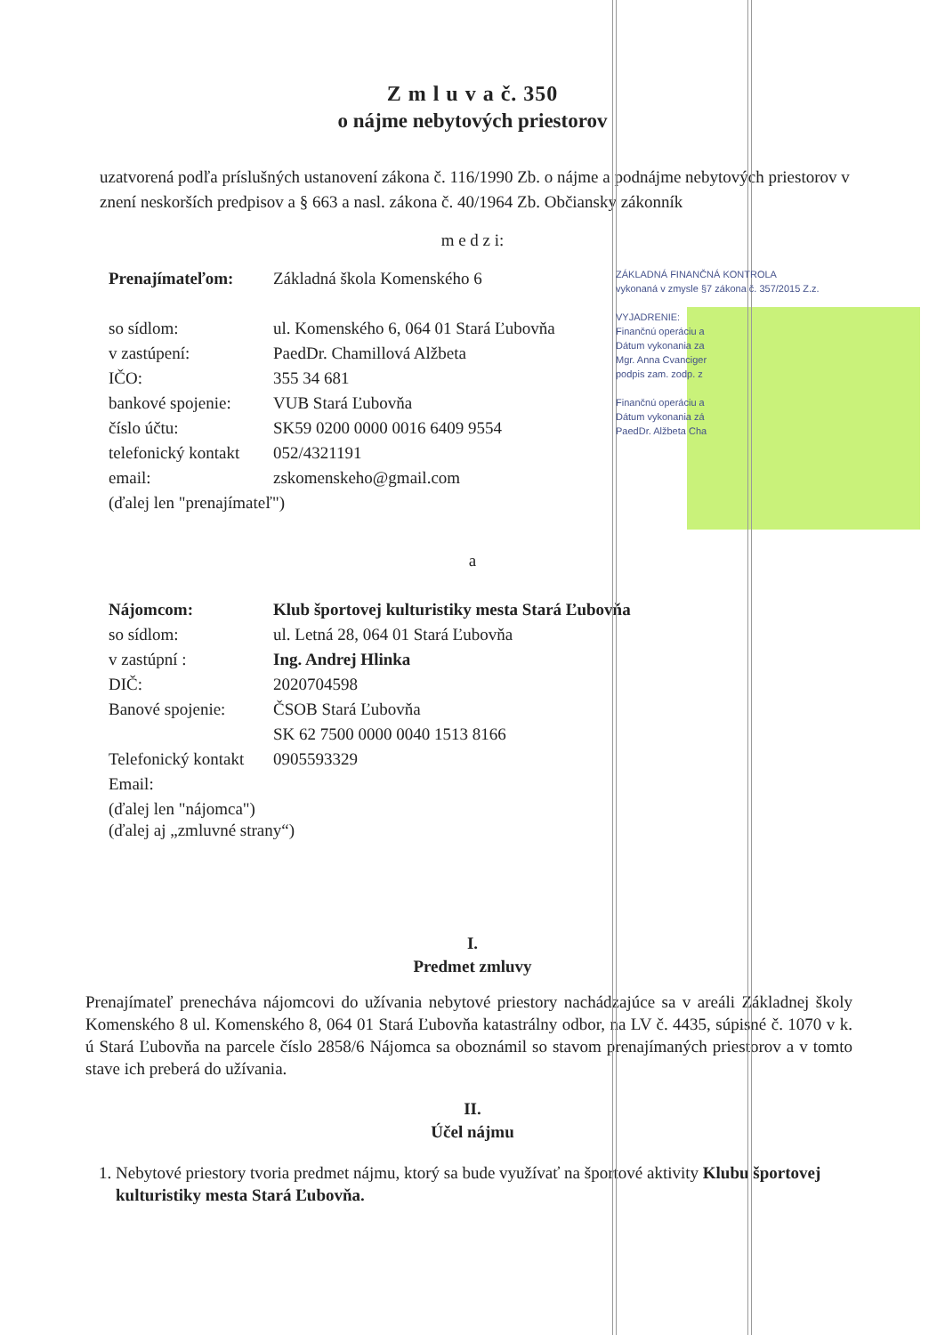ZÁKLADNÁ FINANČNÁ KONTROLA
vykonaná v zmysle §7 zákona č. 357/2015 Z.z.
VYJADRENIE:
Finančnú operáciu a
Dátum vykonania za
Mgr. Anna Cvanciger
podpis zam. zodp. z
Finančnú operáciu a
Dátum vykonania zá
PaedDr. Alžbeta Cha
Z m l u v a č. 350
o nájme nebytových priestorov
uzatvorená podľa príslušných ustanovení zákona č. 116/1990 Zb. o nájme a podnájme nebytových priestorov v znení neskorších predpisov a § 663 a nasl. zákona č. 40/1964 Zb. Občiansky zákonník
m e d z i:
| Prenajímateľom: | Základná škola Komenského 6 |
| so sídlom: | ul. Komenského 6, 064 01 Stará Ľubovňa |
| v zastúpení: | PaedDr. Chamillová Alžbeta |
| IČO: | 355 34 681 |
| bankové spojenie: | VUB Stará Ľubovňa |
| číslo účtu: | SK59 0200 0000 0016 6409 9554 |
| telefonický kontakt | 052/4321191 |
| email: | zskomenskeho@gmail.com |
| (ďalej len "prenajímateľ") | |
a
| Nájomcom: | Klub športovej kulturistiky mesta Stará Ľubovňa |
| so sídlom: | ul. Letná 28, 064 01 Stará Ľubovňa |
| v zastúpní : | Ing. Andrej Hlinka |
| DIČ: | 2020704598 |
| Banové spojenie: | ČSOB Stará Ľubovňa |
| | SK 62 7500 0000 0040 1513 8166 |
| Telefonický kontakt | 0905593329 |
| Email: | |
| (ďalej len "nájomca") (ďalej aj „zmluvné strany“) | |
I.
Predmet zmluvy
Prenajímateľ prenecháva nájomcovi do užívania nebytové priestory nachádzajúce sa v areáli Základnej školy Komenského 8 ul. Komenského 8, 064 01 Stará Ľubovňa katastrálny odbor, na LV č. 4435, súpisné č. 1070 v k. ú Stará Ľubovňa na parcele číslo 2858/6 Nájomca sa oboznámil so stavom prenajímaných priestorov a v tomto stave ich preberá do užívania.
II.
Účel nájmu
1. Nebytové priestory tvoria predmet nájmu, ktorý sa bude využívať na športové aktivity Klubu športovej kulturistiky mesta Stará Ľubovňa.